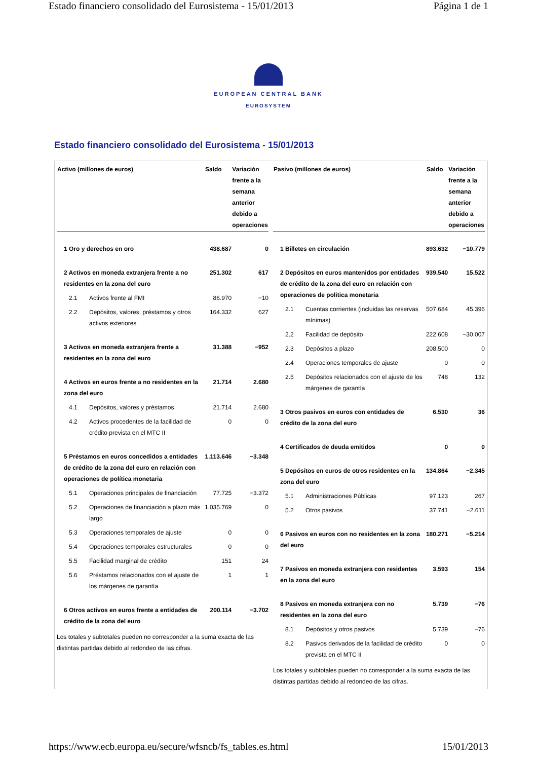Estado financiero consolidado del Eurosistema - 15/01/2013 Página 1 de 1
EUROPEAN CENTRAL BANK
EUROSYSTEM
Estado financiero consolidado del Eurosistema - 15/01/2013
| Activo (millones de euros) | | Saldo | Variación frente a la semana anterior debido a operaciones |
| --- | --- | --- | --- |
| 1 Oro y derechos en oro | | 438.687 | 0 |
| 2 Activos en moneda extranjera frente a no residentes en la zona del euro | | 251.302 | 617 |
| 2.1 | Activos frente al FMI | 86.970 | −10 |
| 2.2 | Depósitos, valores, préstamos y otros activos exteriores | 164.332 | 627 |
| 3 Activos en moneda extranjera frente a residentes en la zona del euro | | 31.388 | −952 |
| 4 Activos en euros frente a no residentes en la zona del euro | | 21.714 | 2.680 |
| 4.1 | Depósitos, valores y préstamos | 21.714 | 2.680 |
| 4.2 | Activos procedentes de la facilidad de crédito prevista en el MTC II | 0 | 0 |
| 5 Préstamos en euros concedidos a entidades de crédito de la zona del euro en relación con operaciones de política monetaria | | 1.113.646 | −3.348 |
| 5.1 | Operaciones principales de financiación | 77.725 | −3.372 |
| 5.2 | Operaciones de financiación a plazo más largo | 1.035.769 | 0 |
| 5.3 | Operaciones temporales de ajuste | 0 | 0 |
| 5.4 | Operaciones temporales estructurales | 0 | 0 |
| 5.5 | Facilidad marginal de crédito | 151 | 24 |
| 5.6 | Préstamos relacionados con el ajuste de los márgenes de garantía | 1 | 1 |
| 6 Otros activos en euros frente a entidades de crédito de la zona del euro | | 200.114 | −3.702 |
Los totales y subtotales pueden no corresponder a la suma exacta de las distintas partidas debido al redondeo de las cifras.
| Pasivo (millones de euros) | | Saldo | Variación frente a la semana anterior debido a operaciones |
| --- | --- | --- | --- |
| 1 Billetes en circulación | | 893.632 | −10.779 |
| 2 Depósitos en euros mantenidos por entidades de crédito de la zona del euro en relación con operaciones de política monetaria | | 939.540 | 15.522 |
| 2.1 | Cuentas corrientes (incluidas las reservas mínimas) | 507.684 | 45.396 |
| 2.2 | Facilidad de depósito | 222.608 | −30.007 |
| 2.3 | Depósitos a plazo | 208.500 | 0 |
| 2.4 | Operaciones temporales de ajuste | 0 | 0 |
| 2.5 | Depósitos relacionados con el ajuste de los márgenes de garantía | 748 | 132 |
| 3 Otros pasivos en euros con entidades de crédito de la zona del euro | | 6.530 | 36 |
| 4 Certificados de deuda emitidos | | 0 | 0 |
| 5 Depósitos en euros de otros residentes en la zona del euro | | 134.864 | −2.345 |
| 5.1 | Administraciones Públicas | 97.123 | 267 |
| 5.2 | Otros pasivos | 37.741 | −2.611 |
| 6 Pasivos en euros con no residentes en la zona del euro | | 180.271 | −5.214 |
| 7 Pasivos en moneda extranjera con residentes en la zona del euro | | 3.593 | 154 |
| 8 Pasivos en moneda extranjera con no residentes en la zona del euro | | 5.739 | −76 |
| 8.1 | Depósitos y otros pasivos | 5.739 | −76 |
| 8.2 | Pasivos derivados de la facilidad de crédito prevista en el MTC II | 0 | 0 |
Los totales y subtotales pueden no corresponder a la suma exacta de las distintas partidas debido al redondeo de las cifras.
https://www.ecb.europa.eu/secure/wfsncb/fs_tables.es.html 15/01/2013